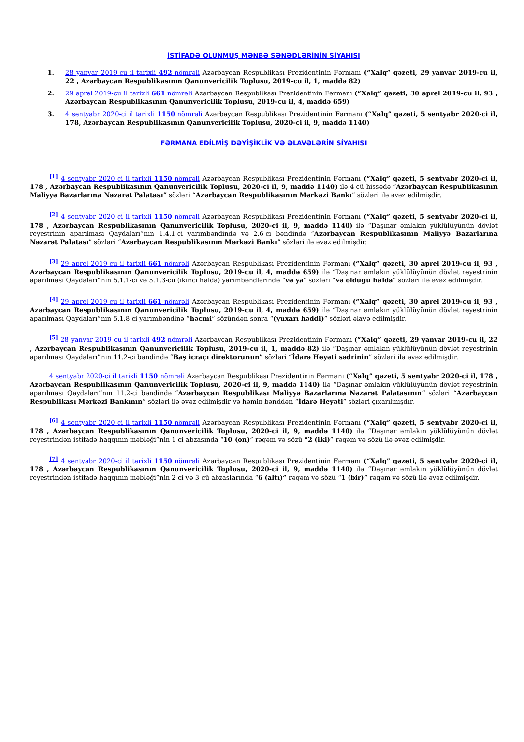İSTİFADƏ OLUNMUŞ MƏNBƏ SƏNƏDLƏRİNİN SİYAHISI
1. 28 yanvar 2019-cu il tarixli 492 nömrəli Azərbaycan Respublikası Prezidentinin Fərmanı (“Xalq” qəzeti, 29 yanvar 2019-cu il, 22 , Azərbaycan Respublikasının Qanunvericilik Toplusu, 2019-cu il, 1, maddə 82)
2. 29 aprel 2019-cu il tarixli 661 nömrəli Azərbaycan Respublikası Prezidentinin Fərmanı (“Xalq” qəzeti, 30 aprel 2019-cu il, 93 , Azərbaycan Respublikasının Qanunvericilik Toplusu, 2019-cu il, 4, maddə 659)
3. 4 sentyabr 2020-ci il tarixli 1150 nömrəli Azərbaycan Respublikası Prezidentinin Fərmanı (“Xalq” qəzeti, 5 sentyabr 2020-ci il, 178, Azərbaycan Respublikasının Qanunvericilik Toplusu, 2020-ci il, 9, maddə 1140)
FƏRMANA EDİLMİŞ DƏYİŞİKLİK VƏ ƏLAVƏLƏRİN SİYAHISI
<sup>[1]</sup> 4 sentyabr 2020-ci il tarixli 1150 nömrəli Azərbaycan Respublikası Prezidentinin Fərmanı (“Xalq” qəzeti, 5 sentyabr 2020-ci il, 178 , Azərbaycan Respublikasının Qanunvericilik Toplusu, 2020-ci il, 9, maddə 1140) ilə 4-cü hissədə “Azərbaycan Respublikasının Maliyyə Bazarlarına Nəzarət Palatası” sözləri “Azərbaycan Respublikasının Mərkəzi Bankı” sözləri ilə əvəz edilmişdir.
<sup>[2]</sup> 4 sentyabr 2020-ci il tarixli 1150 nömrəli Azərbaycan Respublikası Prezidentinin Fərmanı (“Xalq” qəzeti, 5 sentyabr 2020-ci il, 178 , Azərbaycan Respublikasının Qanunvericilik Toplusu, 2020-ci il, 9, maddə 1140) ilə “Daşınar əmlakın yüklülüyünün dövlət reyestrinin aparılması Qaydaları”nın 1.4.1-ci yarımbəndində və 2.6-cı bəndində “Azərbaycan Respublikasının Maliyyə Bazarlarına Nəzarət Palatası” sözləri “Azərbaycan Respublikasının Mərkəzi Bankı” sözləri ilə əvəz edilmişdir.
<sup>[3]</sup> 29 aprel 2019-cu il tarixli 661 nömrəli Azərbaycan Respublikası Prezidentinin Fərmanı (“Xalq” qəzeti, 30 aprel 2019-cu il, 93 , Azərbaycan Respublikasının Qanunvericilik Toplusu, 2019-cu il, 4, maddə 659) ilə “Daşınar əmlakın yüklülüyünün dövlət reyestrinin aparılması Qaydaları”nın 5.1.1-ci və 5.1.3-cü (ikinci halda) yarımbəndlərində “və ya” sözləri “və olduğu halda” sözləri ilə əvəz edilmişdir.
<sup>[4]</sup> 29 aprel 2019-cu il tarixli 661 nömrəli Azərbaycan Respublikası Prezidentinin Fərmanı (“Xalq” qəzeti, 30 aprel 2019-cu il, 93 , Azərbaycan Respublikasının Qanunvericilik Toplusu, 2019-cu il, 4, maddə 659) ilə “Daşınar əmlakın yüklülüyünün dövlət reyestrinin aparılması Qaydaları”nın 5.1.8-ci yarımbəndinə “həcmi” sözündən sonra “(yuxarı həddi)” sözləri əlavə edilmişdir.
<sup>[5]</sup> 28 yanvar 2019-cu il tarixli 492 nömrəli Azərbaycan Respublikası Prezidentinin Fərmanı (“Xalq” qəzeti, 29 yanvar 2019-cu il, 22 , Azərbaycan Respublikasının Qanunvericilik Toplusu, 2019-cu il, 1, maddə 82) ilə “Daşınar əmlakın yüklülüyünün dövlət reyestrinin aparılması Qaydaları”nın 11.2-ci bəndində “Baş icraçı direktorunun” sözləri “İdarə Heyəti sədrinin” sözləri ilə əvəz edilmişdir.
4 sentyabr 2020-ci il tarixli 1150 nömrəli Azərbaycan Respublikası Prezidentinin Fərmanı (“Xalq” qəzeti, 5 sentyabr 2020-ci il, 178 , Azərbaycan Respublikasının Qanunvericilik Toplusu, 2020-ci il, 9, maddə 1140) ilə “Daşınar əmlakın yüklülüyünün dövlət reyestrinin aparılması Qaydaları”nın 11.2-ci bəndində “Azərbaycan Respublikası Maliyyə Bazarlarına Nəzarət Palatasının” sözləri “Azərbaycan Respublikası Mərkəzi Bankının” sözləri ilə əvəz edilmişdir və həmin bənddən “İdarə Heyəti” sözləri çıxarılmışdır.
<sup>[6]</sup> 4 sentyabr 2020-ci il tarixli 1150 nömrəli Azərbaycan Respublikası Prezidentinin Fərmanı (“Xalq” qəzeti, 5 sentyabr 2020-ci il, 178 , Azərbaycan Respublikasının Qanunvericilik Toplusu, 2020-ci il, 9, maddə 1140) ilə “Daşınar əmlakın yüklülüyünün dövlət reyestrindən istifadə haqqının məbləği”nin 1-ci abzasında “10 (on)” rəqəm və sözü “2 (iki)” rəqəm və sözü ilə əvəz edilmişdir.
<sup>[7]</sup> 4 sentyabr 2020-ci il tarixli 1150 nömrəli Azərbaycan Respublikası Prezidentinin Fərmanı (“Xalq” qəzeti, 5 sentyabr 2020-ci il, 178 , Azərbaycan Respublikasının Qanunvericilik Toplusu, 2020-ci il, 9, maddə 1140) ilə “Daşınar əmlakın yüklülüyünün dövlət reyestrindən istifadə haqqının məbləği”nin 2-ci və 3-cü abzaslarında “6 (altı)” rəqəm və sözü “1 (bir)” rəqəm və sözü ilə əvəz edilmişdir.